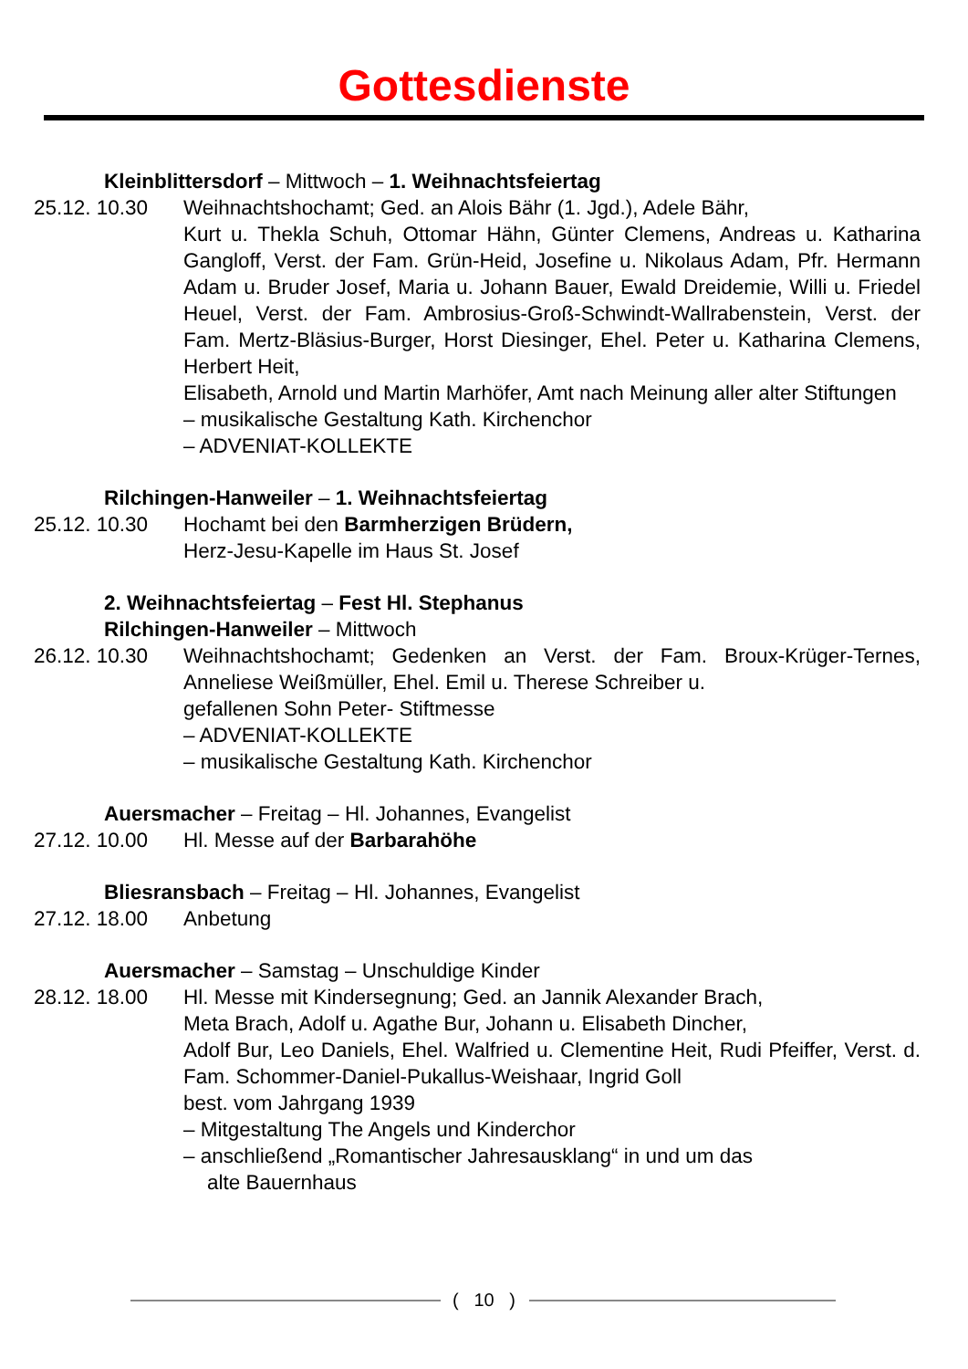Gottesdienste
Kleinblittersdorf – Mittwoch – 1. Weihnachtsfeiertag
25.12. 10.30 Weihnachtshochamt; Ged. an Alois Bähr (1. Jgd.), Adele Bähr,
Kurt u. Thekla Schuh, Ottomar Hähn, Günter Clemens, Andreas u. Katharina Gangloff, Verst. der Fam. Grün-Heid, Josefine u. Nikolaus Adam, Pfr. Hermann Adam u. Bruder Josef, Maria u. Johann Bauer, Ewald Dreidemie, Willi u. Friedel Heuel, Verst. der Fam. Ambrosius-Groß-Schwindt-Wallrabenstein, Verst. der Fam. Mertz-Bläsius-Burger, Horst Diesinger, Ehel. Peter u. Katharina Clemens, Herbert Heit,
Elisabeth, Arnold und Martin Marhöfer, Amt nach Meinung aller alter Stiftungen
– musikalische Gestaltung Kath. Kirchenchor
– ADVENIAT-KOLLEKTE
Rilchingen-Hanweiler – 1. Weihnachtsfeiertag
25.12. 10.30 Hochamt bei den Barmherzigen Brüdern,
Herz-Jesu-Kapelle im Haus St. Josef
2. Weihnachtsfeiertag – Fest Hl. Stephanus
Rilchingen-Hanweiler – Mittwoch
26.12. 10.30 Weihnachtshochamt; Gedenken an Verst. der Fam. Broux-Krüger-Ternes, Anneliese Weißmüller, Ehel. Emil u. Therese Schreiber u.
gefallenen Sohn Peter- Stiftmesse
– ADVENIAT-KOLLEKTE
– musikalische Gestaltung Kath. Kirchenchor
Auersmacher – Freitag – Hl. Johannes, Evangelist
27.12. 10.00 Hl. Messe auf der Barbarahöhe
Bliesransbach – Freitag – Hl. Johannes, Evangelist
27.12. 18.00 Anbetung
Auersmacher – Samstag – Unschuldige Kinder
28.12. 18.00 Hl. Messe mit Kindersegnung; Ged. an Jannik Alexander Brach,
Meta Brach, Adolf u. Agathe Bur, Johann u. Elisabeth Dincher,
Adolf Bur, Leo Daniels, Ehel. Walfried u. Clementine Heit, Rudi Pfeiffer, Verst. d. Fam. Schommer-Daniel-Pukallus-Weishaar, Ingrid Goll
best. vom Jahrgang 1939
– Mitgestaltung The Angels und Kinderchor
– anschließend „Romantischer Jahresausklang“ in und um das
alte Bauernhaus
( 10 )